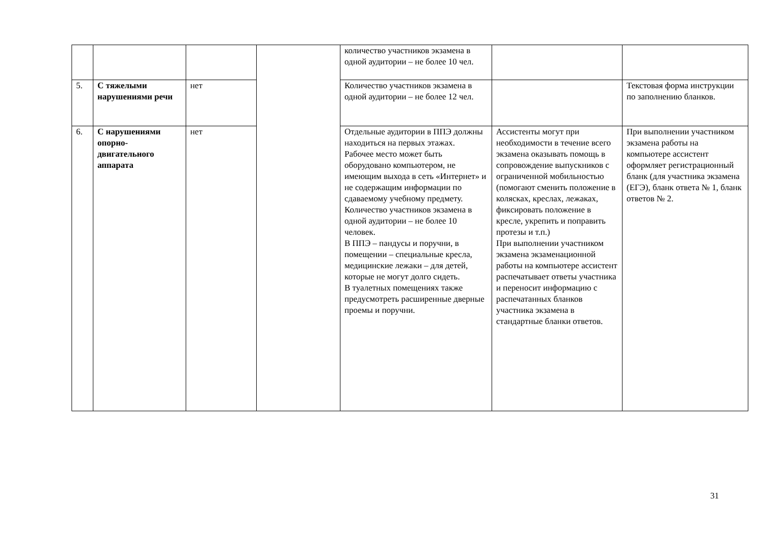| | | | | количество участников экзамена в одной аудитории – не более 10 чел. | | |
| 5. | С тяжелыми нарушениями речи | нет | | Количество участников экзамена в одной аудитории – не более 12 чел. | | Текстовая форма инструкции по заполнению бланков. |
| 6. | С нарушениями опорно-двигательного аппарата | нет | | Отдельные аудитории в ППЭ должны находиться на первых этажах. Рабочее место может быть оборудовано компьютером, не имеющим выхода в сеть «Интернет» и не содержащим информации по сдаваемому учебному предмету. Количество участников экзамена в одной аудитории – не более 10 человек. В ППЭ – пандусы и поручни, в помещении – специальные кресла, медицинские лежаки – для детей, которые не могут долго сидеть. В туалетных помещениях также предусмотреть расширенные дверные проемы и поручни. | Ассистенты могут при необходимости в течение всего экзамена оказывать помощь в сопровождение выпускников с ограниченной мобильностью (помогают сменить положение в колясках, креслах, лежаках, фиксировать положение в кресле, укрепить и поправить протезы и т.п.) При выполнении участником экзамена экзаменационной работы на компьютере ассистент распечатывает ответы участника и переносит информацию с распечатанных бланков участника экзамена в стандартные бланки ответов. | При выполнении участником экзамена работы на компьютере ассистент оформляет регистрационный бланк (для участника экзамена (ЕГЭ), бланк ответа № 1, бланк ответов № 2. |
31